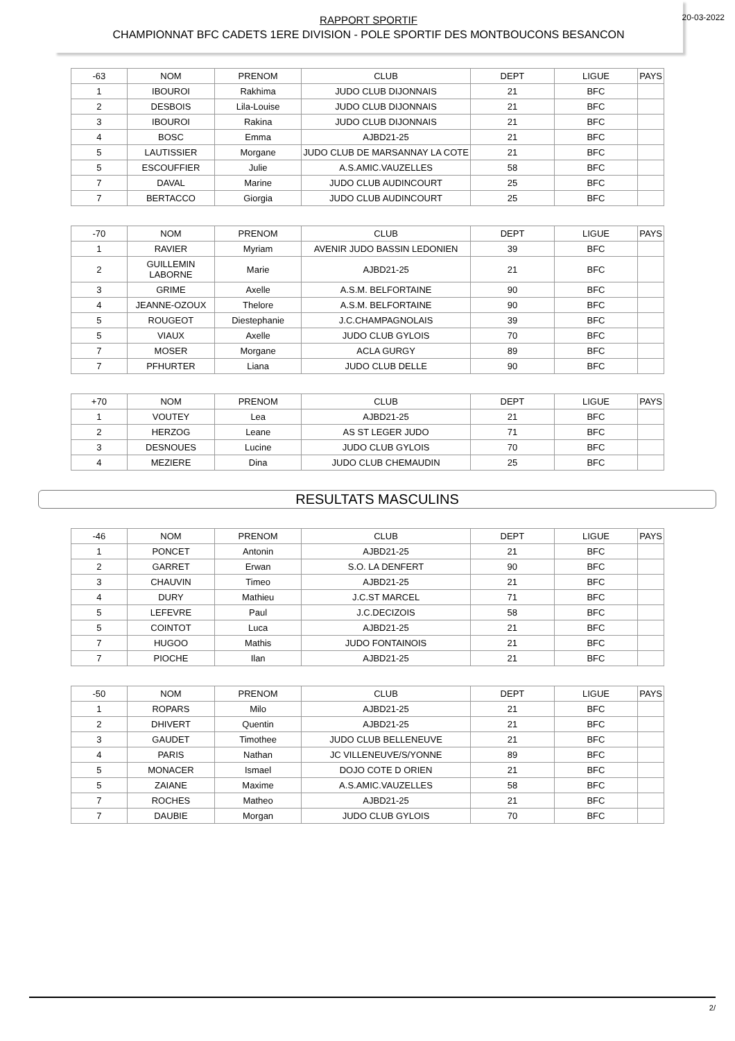20-03-2022
RAPPORT SPORTIF
CHAMPIONNAT BFC CADETS 1ERE DIVISION - POLE SPORTIF DES MONTBOUCONS BESANCON
| -63 | NOM | PRENOM | CLUB | DEPT | LIGUE | PAYS |
| --- | --- | --- | --- | --- | --- | --- |
| 1 | IBOUROI | Rakhima | JUDO CLUB DIJONNAIS | 21 | BFC | |
| 2 | DESBOIS | Lila-Louise | JUDO CLUB DIJONNAIS | 21 | BFC | |
| 3 | IBOUROI | Rakina | JUDO CLUB DIJONNAIS | 21 | BFC | |
| 4 | BOSC | Emma | AJBD21-25 | 21 | BFC | |
| 5 | LAUTISSIER | Morgane | JUDO CLUB DE MARSANNAY LA COTE | 21 | BFC | |
| 5 | ESCOUFFIER | Julie | A.S.AMIC.VAUZELLES | 58 | BFC | |
| 7 | DAVAL | Marine | JUDO CLUB AUDINCOURT | 25 | BFC | |
| 7 | BERTACCO | Giorgia | JUDO CLUB AUDINCOURT | 25 | BFC | |
| -70 | NOM | PRENOM | CLUB | DEPT | LIGUE | PAYS |
| --- | --- | --- | --- | --- | --- | --- |
| 1 | RAVIER | Myriam | AVENIR JUDO BASSIN LEDONIEN | 39 | BFC | |
| 2 | GUILLEMIN LABORNE | Marie | AJBD21-25 | 21 | BFC | |
| 3 | GRIME | Axelle | A.S.M. BELFORTAINE | 90 | BFC | |
| 4 | JEANNE-OZOUX | Thelore | A.S.M. BELFORTAINE | 90 | BFC | |
| 5 | ROUGEOT | Diestephanie | J.C.CHAMPAGNOLAIS | 39 | BFC | |
| 5 | VIAUX | Axelle | JUDO CLUB GYLOIS | 70 | BFC | |
| 7 | MOSER | Morgane | ACLA GURGY | 89 | BFC | |
| 7 | PFHURTER | Liana | JUDO CLUB DELLE | 90 | BFC | |
| +70 | NOM | PRENOM | CLUB | DEPT | LIGUE | PAYS |
| --- | --- | --- | --- | --- | --- | --- |
| 1 | VOUTEY | Lea | AJBD21-25 | 21 | BFC | |
| 2 | HERZOG | Leane | AS ST LEGER JUDO | 71 | BFC | |
| 3 | DESNOUES | Lucine | JUDO CLUB GYLOIS | 70 | BFC | |
| 4 | MEZIERE | Dina | JUDO CLUB CHEMAUDIN | 25 | BFC | |
RESULTATS MASCULINS
| -46 | NOM | PRENOM | CLUB | DEPT | LIGUE | PAYS |
| --- | --- | --- | --- | --- | --- | --- |
| 1 | PONCET | Antonin | AJBD21-25 | 21 | BFC | |
| 2 | GARRET | Erwan | S.O. LA DENFERT | 90 | BFC | |
| 3 | CHAUVIN | Timeo | AJBD21-25 | 21 | BFC | |
| 4 | DURY | Mathieu | J.C.ST MARCEL | 71 | BFC | |
| 5 | LEFEVRE | Paul | J.C.DECIZOIS | 58 | BFC | |
| 5 | COINTOT | Luca | AJBD21-25 | 21 | BFC | |
| 7 | HUGOO | Mathis | JUDO FONTAINOIS | 21 | BFC | |
| 7 | PIOCHE | Ilan | AJBD21-25 | 21 | BFC | |
| -50 | NOM | PRENOM | CLUB | DEPT | LIGUE | PAYS |
| --- | --- | --- | --- | --- | --- | --- |
| 1 | ROPARS | Milo | AJBD21-25 | 21 | BFC | |
| 2 | DHIVERT | Quentin | AJBD21-25 | 21 | BFC | |
| 3 | GAUDET | Timothee | JUDO CLUB BELLENEUVE | 21 | BFC | |
| 4 | PARIS | Nathan | JC VILLENEUVE/S/YONNE | 89 | BFC | |
| 5 | MONACER | Ismael | DOJO COTE D ORIEN | 21 | BFC | |
| 5 | ZAIANE | Maxime | A.S.AMIC.VAUZELLES | 58 | BFC | |
| 7 | ROCHES | Matheo | AJBD21-25 | 21 | BFC | |
| 7 | DAUBIE | Morgan | JUDO CLUB GYLOIS | 70 | BFC | |
2/